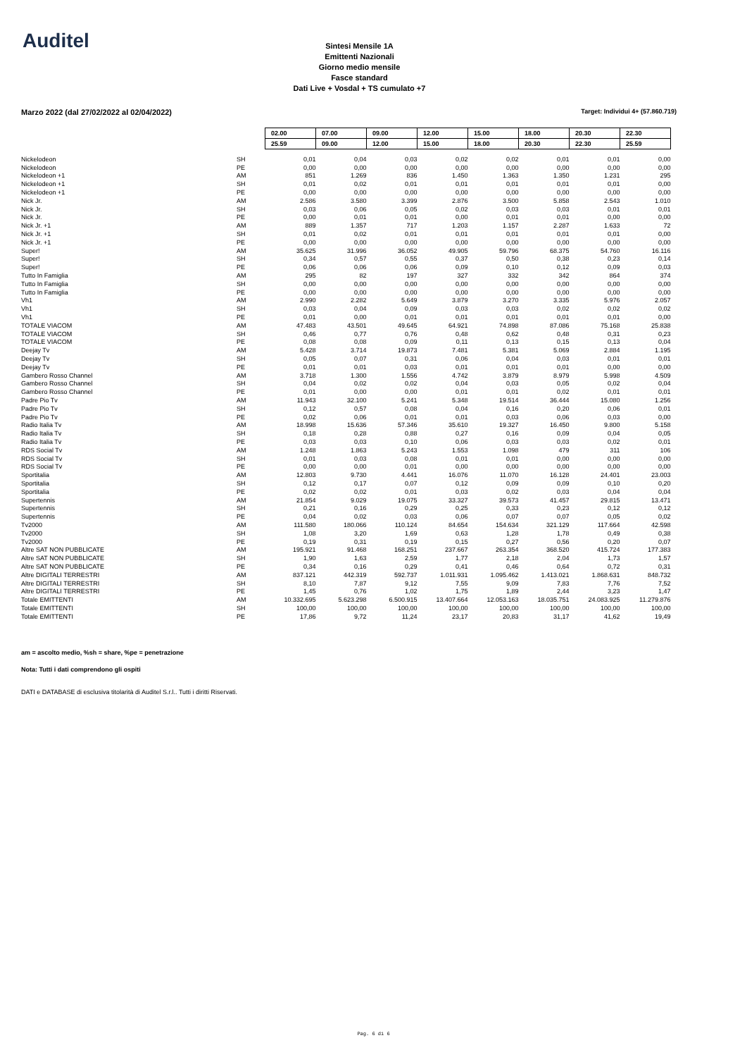Auditel
Sintesi Mensile 1A
Emittenti Nazionali
Giorno medio mensile
Fasce standard
Dati Live + Vosdal + TS cumulato +7
Marzo 2022 (dal 27/02/2022 al 02/04/2022) Target: Individui 4+ (57.860.719)
| | | 02.00 | 07.00 | 09.00 | 12.00 | 15.00 | 18.00 | 20.30 | 22.30 |
| | | 25.59 | 09.00 | 12.00 | 15.00 | 18.00 | 20.30 | 22.30 | 25.59 |
| Nickelodeon | SH | 0,01 | 0,04 | 0,03 | 0,02 | 0,02 | 0,01 | 0,01 | 0,00 |
| Nickelodeon | PE | 0,00 | 0,00 | 0,00 | 0,00 | 0,00 | 0,00 | 0,00 | 0,00 |
| Nickelodeon +1 | AM | 851 | 1.269 | 836 | 1.450 | 1.363 | 1.350 | 1.231 | 295 |
| Nickelodeon +1 | SH | 0,01 | 0,02 | 0,01 | 0,01 | 0,01 | 0,01 | 0,01 | 0,00 |
| Nickelodeon +1 | PE | 0,00 | 0,00 | 0,00 | 0,00 | 0,00 | 0,00 | 0,00 | 0,00 |
| Nick Jr. | AM | 2.586 | 3.580 | 3.399 | 2.876 | 3.500 | 5.858 | 2.543 | 1.010 |
| Nick Jr. | SH | 0,03 | 0,06 | 0,05 | 0,02 | 0,03 | 0,03 | 0,01 | 0,01 |
| Nick Jr. | PE | 0,00 | 0,01 | 0,01 | 0,00 | 0,01 | 0,01 | 0,00 | 0,00 |
| Nick Jr. +1 | AM | 889 | 1.357 | 717 | 1.203 | 1.157 | 2.287 | 1.633 | 72 |
| Nick Jr. +1 | SH | 0,01 | 0,02 | 0,01 | 0,01 | 0,01 | 0,01 | 0,01 | 0,00 |
| Nick Jr. +1 | PE | 0,00 | 0,00 | 0,00 | 0,00 | 0,00 | 0,00 | 0,00 | 0,00 |
| Super! | AM | 35.625 | 31.996 | 36.052 | 49.905 | 59.796 | 68.375 | 54.760 | 16.116 |
| Super! | SH | 0,34 | 0,57 | 0,55 | 0,37 | 0,50 | 0,38 | 0,23 | 0,14 |
| Super! | PE | 0,06 | 0,06 | 0,06 | 0,09 | 0,10 | 0,12 | 0,09 | 0,03 |
| Tutto In Famiglia | AM | 295 | 82 | 197 | 327 | 332 | 342 | 864 | 374 |
| Tutto In Famiglia | SH | 0,00 | 0,00 | 0,00 | 0,00 | 0,00 | 0,00 | 0,00 | 0,00 |
| Tutto In Famiglia | PE | 0,00 | 0,00 | 0,00 | 0,00 | 0,00 | 0,00 | 0,00 | 0,00 |
| Vh1 | AM | 2.990 | 2.282 | 5.649 | 3.879 | 3.270 | 3.335 | 5.976 | 2.057 |
| Vh1 | SH | 0,03 | 0,04 | 0,09 | 0,03 | 0,03 | 0,02 | 0,02 | 0,02 |
| Vh1 | PE | 0,01 | 0,00 | 0,01 | 0,01 | 0,01 | 0,01 | 0,01 | 0,00 |
| TOTALE VIACOM | AM | 47.483 | 43.501 | 49.645 | 64.921 | 74.898 | 87.086 | 75.168 | 25.838 |
| TOTALE VIACOM | SH | 0,46 | 0,77 | 0,76 | 0,48 | 0,62 | 0,48 | 0,31 | 0,23 |
| TOTALE VIACOM | PE | 0,08 | 0,08 | 0,09 | 0,11 | 0,13 | 0,15 | 0,13 | 0,04 |
| Deejay Tv | AM | 5.428 | 3.714 | 19.873 | 7.481 | 5.381 | 5.069 | 2.884 | 1.195 |
| Deejay Tv | SH | 0,05 | 0,07 | 0,31 | 0,06 | 0,04 | 0,03 | 0,01 | 0,01 |
| Deejay Tv | PE | 0,01 | 0,01 | 0,03 | 0,01 | 0,01 | 0,01 | 0,00 | 0,00 |
| Gambero Rosso Channel | AM | 3.718 | 1.300 | 1.556 | 4.742 | 3.879 | 8.979 | 5.998 | 4.509 |
| Gambero Rosso Channel | SH | 0,04 | 0,02 | 0,02 | 0,04 | 0,03 | 0,05 | 0,02 | 0,04 |
| Gambero Rosso Channel | PE | 0,01 | 0,00 | 0,00 | 0,01 | 0,01 | 0,02 | 0,01 | 0,01 |
| Padre Pio Tv | AM | 11.943 | 32.100 | 5.241 | 5.348 | 19.514 | 36.444 | 15.080 | 1.256 |
| Padre Pio Tv | SH | 0,12 | 0,57 | 0,08 | 0,04 | 0,16 | 0,20 | 0,06 | 0,01 |
| Padre Pio Tv | PE | 0,02 | 0,06 | 0,01 | 0,01 | 0,03 | 0,06 | 0,03 | 0,00 |
| Radio Italia Tv | AM | 18.998 | 15.636 | 57.346 | 35.610 | 19.327 | 16.450 | 9.800 | 5.158 |
| Radio Italia Tv | SH | 0,18 | 0,28 | 0,88 | 0,27 | 0,16 | 0,09 | 0,04 | 0,05 |
| Radio Italia Tv | PE | 0,03 | 0,03 | 0,10 | 0,06 | 0,03 | 0,03 | 0,02 | 0,01 |
| RDS Social Tv | AM | 1.248 | 1.863 | 5.243 | 1.553 | 1.098 | 479 | 311 | 106 |
| RDS Social Tv | SH | 0,01 | 0,03 | 0,08 | 0,01 | 0,01 | 0,00 | 0,00 | 0,00 |
| RDS Social Tv | PE | 0,00 | 0,00 | 0,01 | 0,00 | 0,00 | 0,00 | 0,00 | 0,00 |
| Sportitalia | AM | 12.803 | 9.730 | 4.441 | 16.076 | 11.070 | 16.128 | 24.401 | 23.003 |
| Sportitalia | SH | 0,12 | 0,17 | 0,07 | 0,12 | 0,09 | 0,09 | 0,10 | 0,20 |
| Sportitalia | PE | 0,02 | 0,02 | 0,01 | 0,03 | 0,02 | 0,03 | 0,04 | 0,04 |
| Supertennis | AM | 21.854 | 9.029 | 19.075 | 33.327 | 39.573 | 41.457 | 29.815 | 13.471 |
| Supertennis | SH | 0,21 | 0,16 | 0,29 | 0,25 | 0,33 | 0,23 | 0,12 | 0,12 |
| Supertennis | PE | 0,04 | 0,02 | 0,03 | 0,06 | 0,07 | 0,07 | 0,05 | 0,02 |
| Tv2000 | AM | 111.580 | 180.066 | 110.124 | 84.654 | 154.634 | 321.129 | 117.664 | 42.598 |
| Tv2000 | SH | 1,08 | 3,20 | 1,69 | 0,63 | 1,28 | 1,78 | 0,49 | 0,38 |
| Tv2000 | PE | 0,19 | 0,31 | 0,19 | 0,15 | 0,27 | 0,56 | 0,20 | 0,07 |
| Altre SAT NON PUBBLICATE | AM | 195.921 | 91.468 | 168.251 | 237.667 | 263.354 | 368.520 | 415.724 | 177.383 |
| Altre SAT NON PUBBLICATE | SH | 1,90 | 1,63 | 2,59 | 1,77 | 2,18 | 2,04 | 1,73 | 1,57 |
| Altre SAT NON PUBBLICATE | PE | 0,34 | 0,16 | 0,29 | 0,41 | 0,46 | 0,64 | 0,72 | 0,31 |
| Altre DIGITALI TERRESTRI | AM | 837.121 | 442.319 | 592.737 | 1.011.931 | 1.095.462 | 1.413.021 | 1.868.631 | 848.732 |
| Altre DIGITALI TERRESTRI | SH | 8,10 | 7,87 | 9,12 | 7,55 | 9,09 | 7,83 | 7,76 | 7,52 |
| Altre DIGITALI TERRESTRI | PE | 1,45 | 0,76 | 1,02 | 1,75 | 1,89 | 2,44 | 3,23 | 1,47 |
| Totale EMITTENTI | AM | 10.332.695 | 5.623.298 | 6.500.915 | 13.407.664 | 12.053.163 | 18.035.751 | 24.083.925 | 11.279.876 |
| Totale EMITTENTI | SH | 100,00 | 100,00 | 100,00 | 100,00 | 100,00 | 100,00 | 100,00 | 100,00 |
| Totale EMITTENTI | PE | 17,86 | 9,72 | 11,24 | 23,17 | 20,83 | 31,17 | 41,62 | 19,49 |
am = ascolto medio, %sh = share, %pe = penetrazione
Nota: Tutti i dati comprendono gli ospiti
DATI e DATABASE di esclusiva titolarità di Auditel S.r.l.. Tutti i diritti Riservati.
Pag. 6 di 6